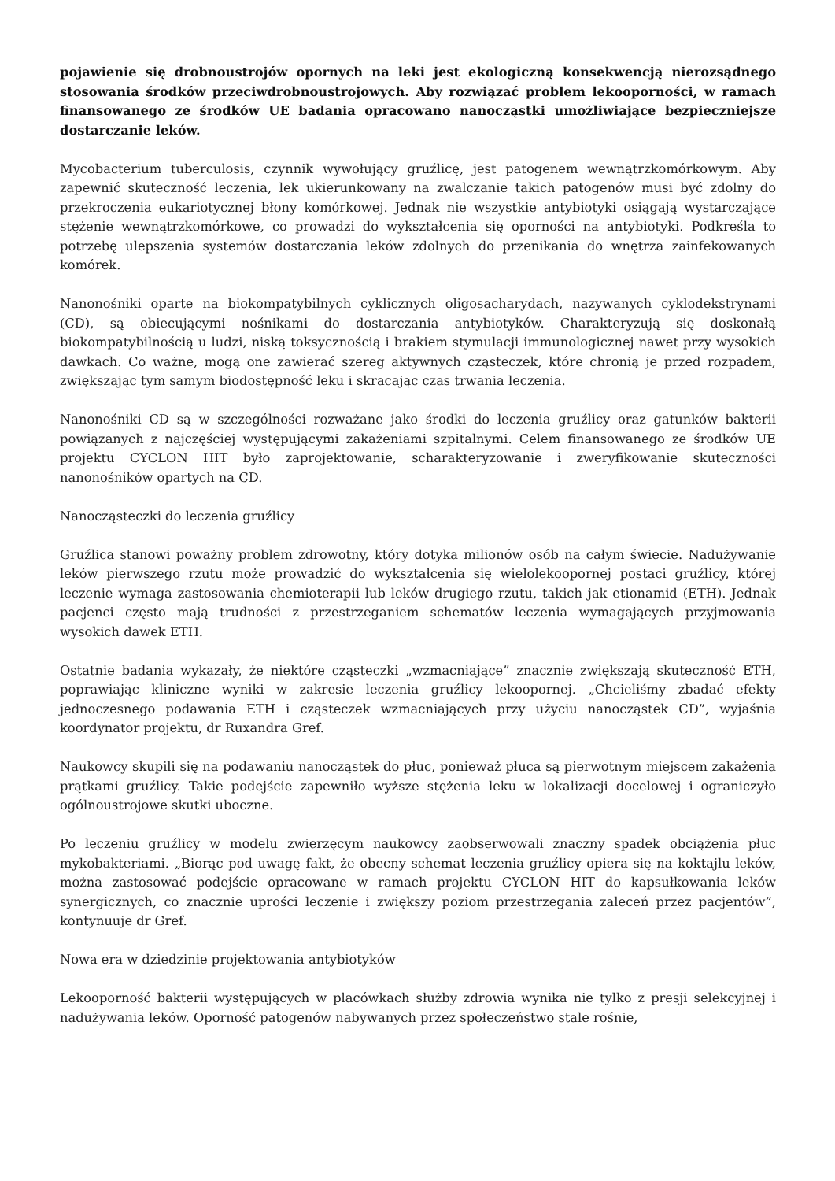pojawienie się drobnoustrojów opornych na leki jest ekologiczną konsekwencją nierozsądnego stosowania środków przeciwdrobnoustrojowych. Aby rozwiązać problem lekooporności, w ramach finansowanego ze środków UE badania opracowano nanocząstki umożliwiające bezpieczniejsze dostarczanie leków.
Mycobacterium tuberculosis, czynnik wywołujący gruźlicę, jest patogenem wewnątrzkomórkowym. Aby zapewnić skuteczność leczenia, lek ukierunkowany na zwalczanie takich patogenów musi być zdolny do przekroczenia eukariotycznej błony komórkowej. Jednak nie wszystkie antybiotyki osiągają wystarczające stężenie wewnątrzkomórkowe, co prowadzi do wykształcenia się oporności na antybiotyki. Podkreśla to potrzebę ulepszenia systemów dostarczania leków zdolnych do przenikania do wnętrza zainfekowanych komórek.
Nanonośniki oparte na biokompatybilnych cyklicznych oligosacharydach, nazywanych cyklodekstrynami (CD), są obiecującymi nośnikami do dostarczania antybiotyków. Charakteryzują się doskonałą biokompatybilnością u ludzi, niską toksycznością i brakiem stymulacji immunologicznej nawet przy wysokich dawkach. Co ważne, mogą one zawierać szereg aktywnych cząsteczek, które chronią je przed rozpadem, zwiększając tym samym biodostępność leku i skracając czas trwania leczenia.
Nanonośniki CD są w szczególności rozważane jako środki do leczenia gruźlicy oraz gatunków bakterii powiązanych z najczęściej występującymi zakażeniami szpitalnymi. Celem finansowanego ze środków UE projektu CYCLON HIT było zaprojektowanie, scharakteryzowanie i zweryfikowanie skuteczności nanonośników opartych na CD.
Nanocząsteczki do leczenia gruźlicy
Gruźlica stanowi poważny problem zdrowotny, który dotyka milionów osób na całym świecie. Nadużywanie leków pierwszego rzutu może prowadzić do wykształcenia się wielolekoopornej postaci gruźlicy, której leczenie wymaga zastosowania chemioterapii lub leków drugiego rzutu, takich jak etionamid (ETH). Jednak pacjenci często mają trudności z przestrzeganiem schematów leczenia wymagających przyjmowania wysokich dawek ETH.
Ostatnie badania wykazały, że niektóre cząsteczki „wzmacniające” znacznie zwiększają skuteczność ETH, poprawiając kliniczne wyniki w zakresie leczenia gruźlicy lekoopornej. „Chcieliśmy zbadać efekty jednoczesnego podawania ETH i cząsteczek wzmacniających przy użyciu nanocząstek CD”, wyjaśnia koordynator projektu, dr Ruxandra Gref.
Naukowcy skupili się na podawaniu nanocząstek do płuc, ponieważ płuca są pierwotnym miejscem zakażenia prątkami gruźlicy. Takie podejście zapewniło wyższe stężenia leku w lokalizacji docelowej i ograniczyło ogólnoustrojowe skutki uboczne.
Po leczeniu gruźlicy w modelu zwierzęcym naukowcy zaobserwowali znaczny spadek obciążenia płuc mykobakteriami. „Biorąc pod uwagę fakt, że obecny schemat leczenia gruźlicy opiera się na koktajlu leków, można zastosować podejście opracowane w ramach projektu CYCLON HIT do kapsułkowania leków synergicznych, co znacznie uprości leczenie i zwiększy poziom przestrzegania zaleceń przez pacjentów”, kontynuuje dr Gref.
Nowa era w dziedzinie projektowania antybiotyków
Lekooporność bakterii występujących w placówkach służby zdrowia wynika nie tylko z presji selekcyjnej i nadużywania leków. Oporność patogenów nabywanych przez społeczeństwo stale rośnie,